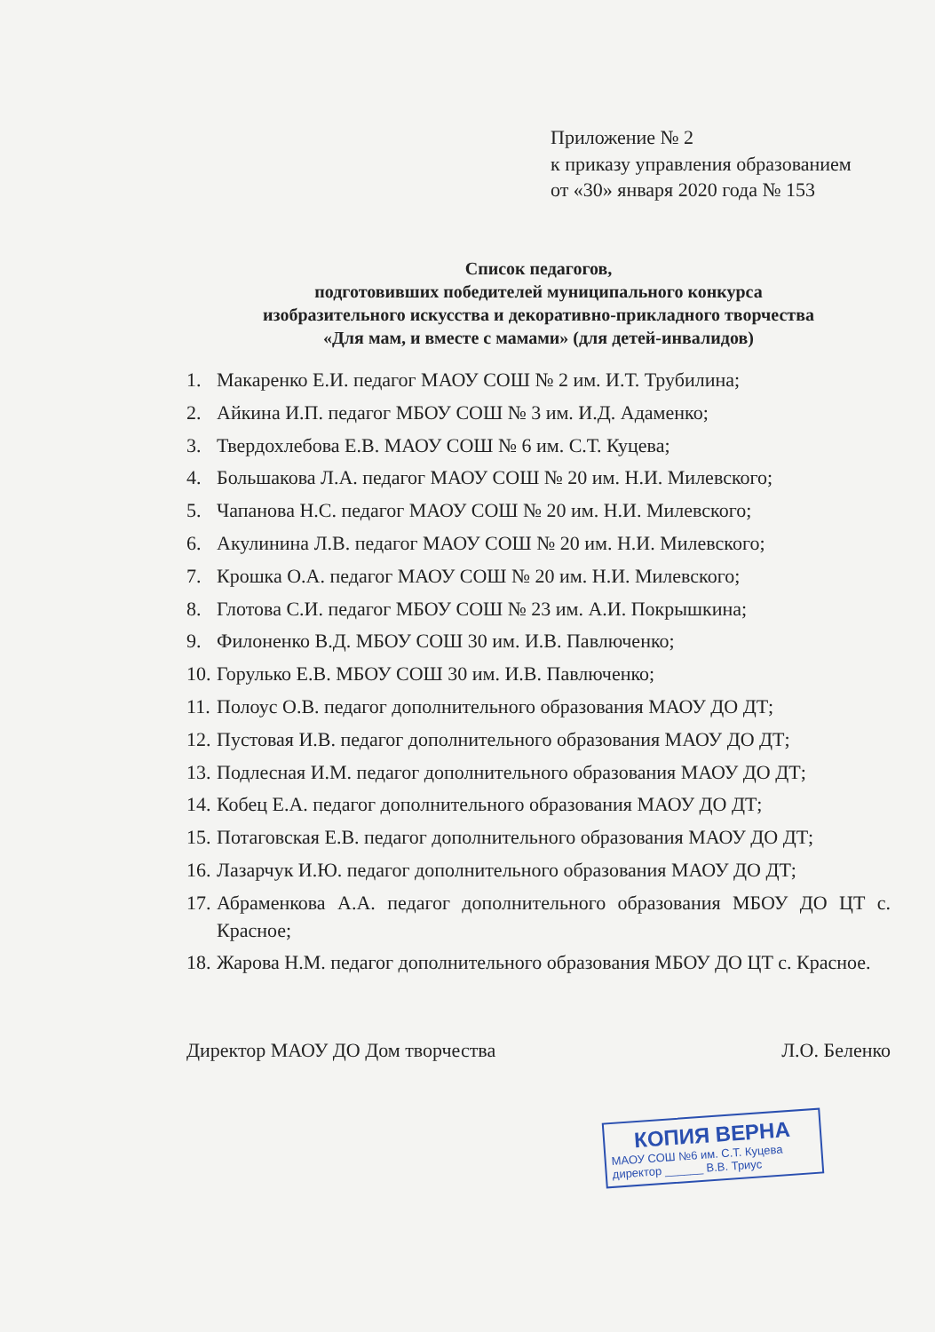Приложение № 2
к приказу управления образованием
от «30» января 2020 года № 153
Список педагогов,
подготовивших победителей муниципального конкурса
изобразительного искусства и декоративно-прикладного творчества
«Для мам, и вместе с мамами» (для детей-инвалидов)
1. Макаренко Е.И. педагог МАОУ СОШ № 2 им. И.Т. Трубилина;
2. Айкина И.П. педагог МБОУ СОШ № 3 им. И.Д. Адаменко;
3. Твердохлебова Е.В. МАОУ СОШ № 6 им. С.Т. Куцева;
4. Большакова Л.А. педагог МАОУ СОШ № 20 им. Н.И. Милевского;
5. Чапанова Н.С. педагог МАОУ СОШ № 20 им. Н.И. Милевского;
6. Акулинина Л.В. педагог МАОУ СОШ № 20 им. Н.И. Милевского;
7. Крошка О.А. педагог МАОУ СОШ № 20 им. Н.И. Милевского;
8. Глотова С.И. педагог МБОУ СОШ № 23 им. А.И. Покрышкина;
9. Филоненко В.Д. МБОУ СОШ 30 им. И.В. Павлюченко;
10. Горулько Е.В. МБОУ СОШ 30 им. И.В. Павлюченко;
11. Полоус О.В. педагог дополнительного образования МАОУ ДО ДТ;
12. Пустовая И.В. педагог дополнительного образования МАОУ ДО ДТ;
13. Подлесная И.М. педагог дополнительного образования МАОУ ДО ДТ;
14. Кобец Е.А. педагог дополнительного образования МАОУ ДО ДТ;
15. Потаговская Е.В. педагог дополнительного образования МАОУ ДО ДТ;
16. Лазарчук И.Ю. педагог дополнительного образования МАОУ ДО ДТ;
17. Абраменкова А.А. педагог дополнительного образования МБОУ ДО ЦТ с. Красное;
18. Жарова Н.М. педагог дополнительного образования МБОУ ДО ЦТ с. Красное.
Директор МАОУ ДО Дом творчества Л.О. Беленко
КОПИЯ ВЕРНА
МАОУ СОШ №6 им. С.Т. Куцева
директор ______ В.В. Триус